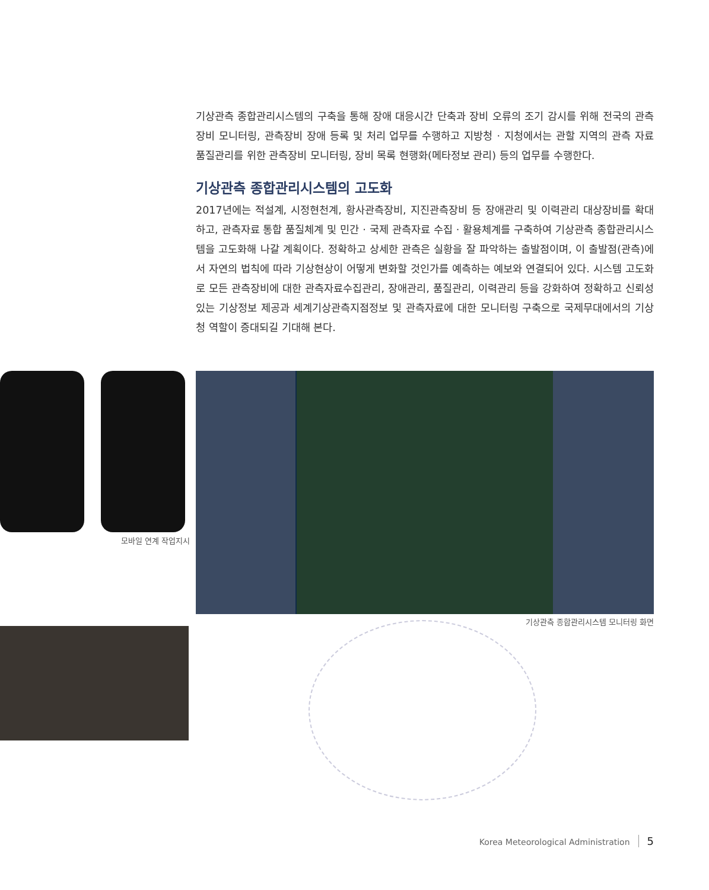기상관측 종합관리시스템의 구축을 통해 장애 대응시간 단축과 장비 오류의 조기 감시를 위해 전국의 관측장비 모니터링, 관측장비 장애 등록 및 처리 업무를 수행하고 지방청 · 지청에서는 관할 지역의 관측 자료 품질관리를 위한 관측장비 모니터링, 장비 목록 현행화(메타정보 관리) 등의 업무를 수행한다.
기상관측 종합관리시스템의 고도화
2017년에는 적설계, 시정현천계, 황사관측장비, 지진관측장비 등 장애관리 및 이력관리 대상장비를 확대하고, 관측자료 통합 품질체계 및 민간 · 국제 관측자료 수집 · 활용체계를 구축하여 기상관측 종합관리시스템을 고도화해 나갈 계획이다. 정확하고 상세한 관측은 실황을 잘 파악하는 출발점이며, 이 출발점(관측)에서 자연의 법칙에 따라 기상현상이 어떻게 변화할 것인가를 예측하는 예보와 연결되어 있다. 시스템 고도화로 모든 관측장비에 대한 관측자료수집관리, 장애관리, 품질관리, 이력관리 등을 강화하여 정확하고 신뢰성 있는 기상정보 제공과 세계기상관측지점정보 및 관측자료에 대한 모니터링 구축으로 국제무대에서의 기상청 역할이 증대되길 기대해 본다.
모바일 연계 작업지시
기상관측 종합관리시스템 모니터링 화면
Korea Meteorological Administration 5